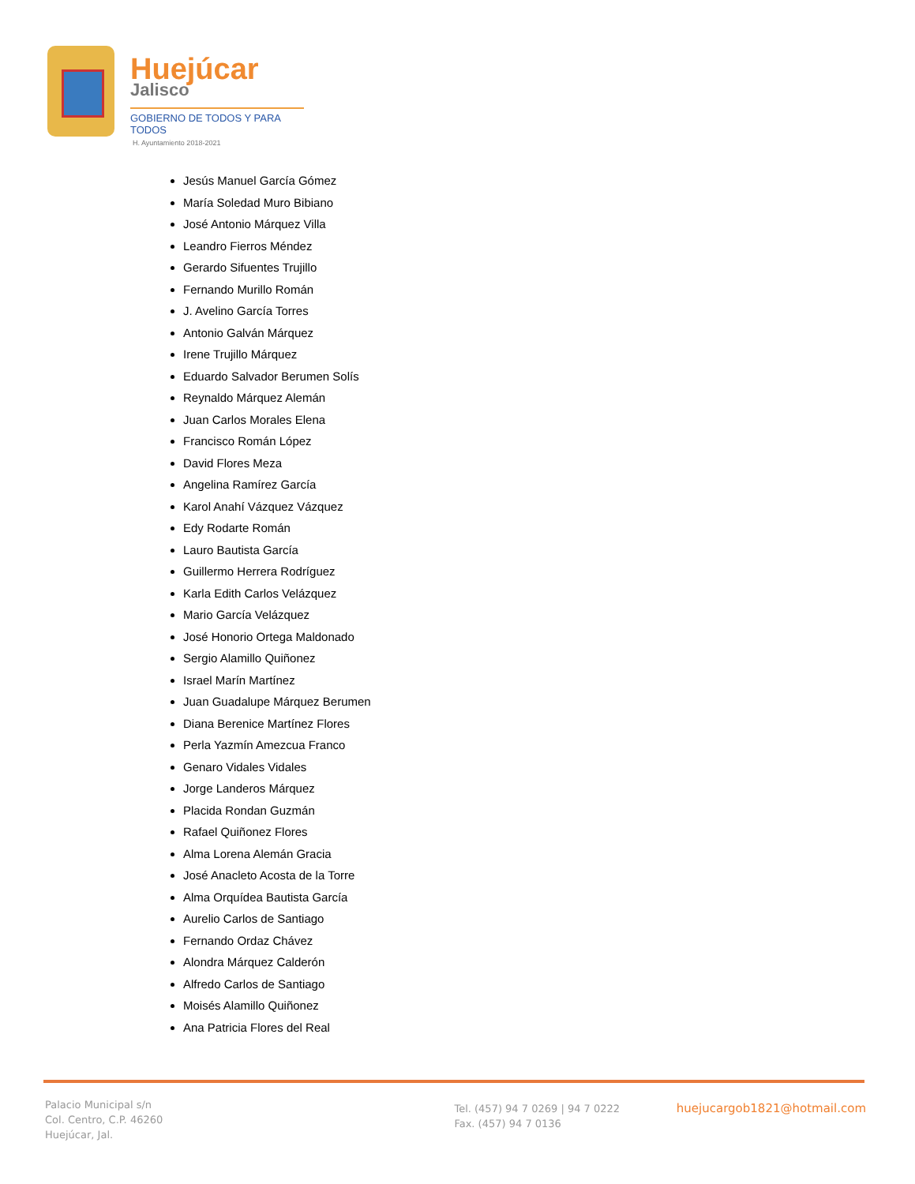Huejúcar
Jalisco
GOBIERNO DE TODOS Y PARA TODOS
H. Ayuntamiento 2018-2021
Jesús Manuel García Gómez
María Soledad Muro Bibiano
José Antonio Márquez Villa
Leandro Fierros Méndez
Gerardo Sifuentes Trujillo
Fernando Murillo Román
J. Avelino García Torres
Antonio Galván Márquez
Irene Trujillo Márquez
Eduardo Salvador Berumen Solís
Reynaldo Márquez Alemán
Juan Carlos Morales Elena
Francisco Román López
David Flores Meza
Angelina Ramírez García
Karol Anahí Vázquez Vázquez
Edy Rodarte Román
Lauro Bautista García
Guillermo Herrera Rodríguez
Karla Edith Carlos Velázquez
Mario García Velázquez
José Honorio Ortega Maldonado
Sergio Alamillo Quiñonez
Israel Marín Martínez
Juan Guadalupe Márquez Berumen
Diana Berenice Martínez Flores
Perla Yazmín Amezcua Franco
Genaro Vidales Vidales
Jorge Landeros Márquez
Placida Rondan Guzmán
Rafael Quiñonez Flores
Alma Lorena Alemán Gracia
José Anacleto Acosta de la Torre
Alma Orquídea Bautista García
Aurelio Carlos de Santiago
Fernando Ordaz Chávez
Alondra Márquez Calderón
Alfredo Carlos de Santiago
Moisés Alamillo Quiñonez
Ana Patricia Flores del Real
Palacio Municipal s/n
Col. Centro, C.P. 46260
Huejúcar, Jal.
Tel. (457) 94 7 0269 | 94 7 0222
Fax. (457) 94 7 0136
huejucargob1821@hotmail.com